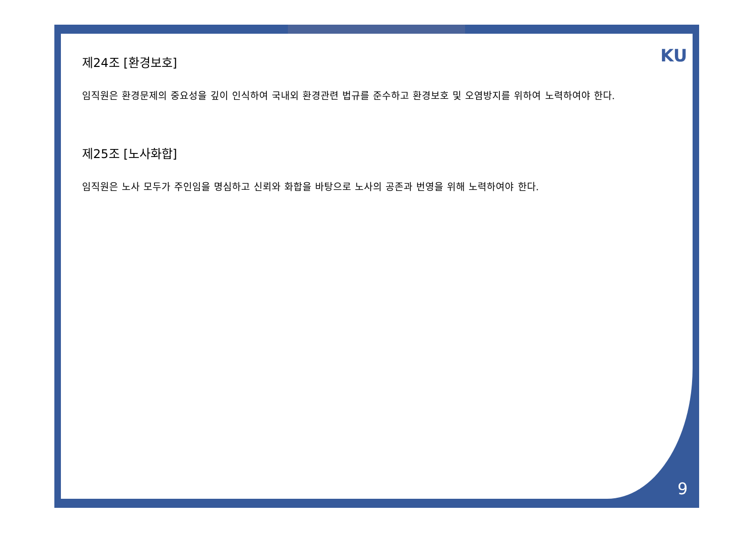KU
제24조 [환경보호]
임직원은 환경문제의 중요성을 깊이 인식하여 국내외 환경관련 법규를 준수하고 환경보호 및 오염방지를 위하여 노력하여야 한다.
제25조 [노사화합]
임직원은 노사 모두가 주인임을 명심하고 신뢰와 화합을 바탕으로 노사의 공존과 번영을 위해 노력하여야 한다.
9